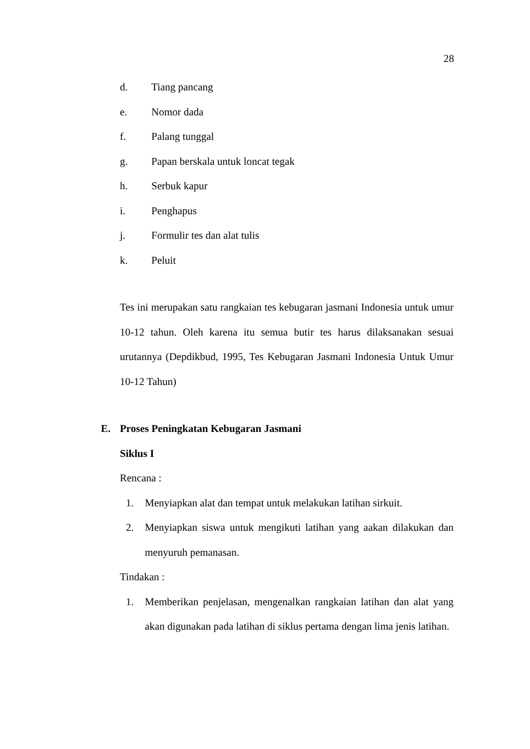28
d. Tiang pancang
e. Nomor dada
f. Palang tunggal
g. Papan berskala untuk loncat tegak
h. Serbuk kapur
i. Penghapus
j. Formulir tes dan alat tulis
k. Peluit
Tes ini merupakan satu rangkaian tes kebugaran jasmani Indonesia untuk umur 10-12 tahun. Oleh karena itu semua butir tes harus dilaksanakan sesuai urutannya (Depdikbud, 1995, Tes Kebugaran Jasmani Indonesia Untuk Umur 10-12 Tahun)
E. Proses Peningkatan Kebugaran Jasmani
Siklus I
Rencana :
1. Menyiapkan alat dan tempat untuk melakukan latihan sirkuit.
2. Menyiapkan siswa untuk mengikuti latihan yang aakan dilakukan dan menyuruh pemanasan.
Tindakan :
1. Memberikan penjelasan, mengenalkan rangkaian latihan dan alat yang akan digunakan pada latihan di siklus pertama dengan lima jenis latihan.